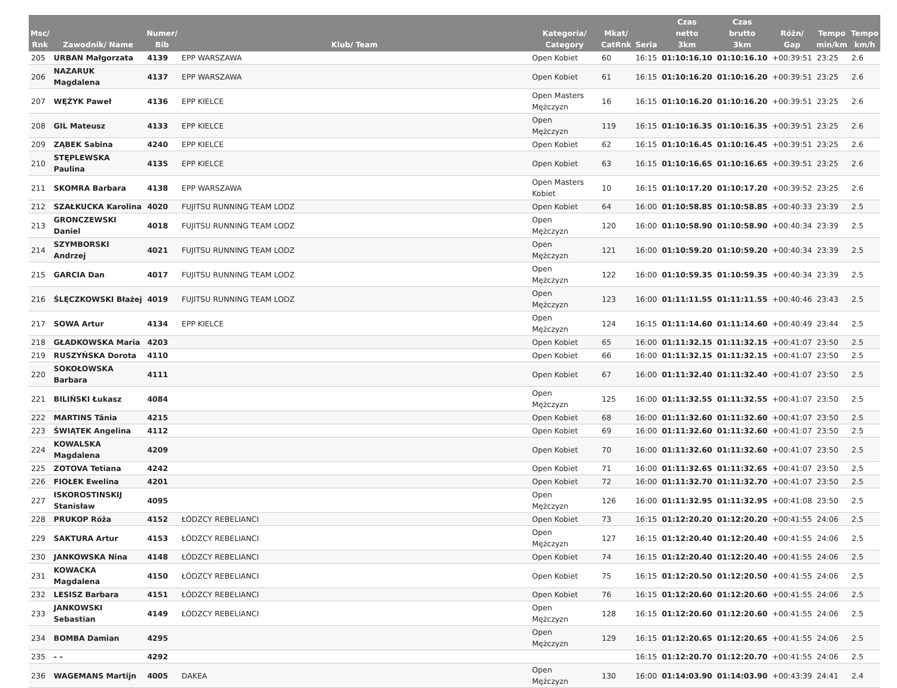| Msc/ Rnk | Zawodnik/ Name | Numer/ Bib | Klub/ Team | Kategoria/ Category | Mkat/ CatRnk | Seria | Czas netto 3km | Czas brutto 3km | Różn/ Gap | Tempo min/km | Tempo km/h |
| --- | --- | --- | --- | --- | --- | --- | --- | --- | --- | --- | --- |
| 205 | URBAN Małgorzata | 4139 | EPP WARSZAWA | Open Kobiet | 60 | 16:15 | 01:10:16.10 | 01:10:16.10 | +00:39:51 | 23:25 | 2.6 |
| 206 | NAZARUK Magdalena | 4137 | EPP WARSZAWA | Open Kobiet | 61 | 16:15 | 01:10:16.20 | 01:10:16.20 | +00:39:51 | 23:25 | 2.6 |
| 207 | WĘŻYK Paweł | 4136 | EPP KIELCE | Open Masters Mężczyzn | 16 | 16:15 | 01:10:16.20 | 01:10:16.20 | +00:39:51 | 23:25 | 2.6 |
| 208 | GIL Mateusz | 4133 | EPP KIELCE | Open Mężczyzn | 119 | 16:15 | 01:10:16.35 | 01:10:16.35 | +00:39:51 | 23:25 | 2.6 |
| 209 | ZĄBEK Sabina | 4240 | EPP KIELCE | Open Kobiet | 62 | 16:15 | 01:10:16.45 | 01:10:16.45 | +00:39:51 | 23:25 | 2.6 |
| 210 | STĘPLEWSKA Paulina | 4135 | EPP KIELCE | Open Kobiet | 63 | 16:15 | 01:10:16.65 | 01:10:16.65 | +00:39:51 | 23:25 | 2.6 |
| 211 | SKOMRA Barbara | 4138 | EPP WARSZAWA | Open Masters Kobiet | 10 | 16:15 | 01:10:17.20 | 01:10:17.20 | +00:39:52 | 23:25 | 2.6 |
| 212 | SZAŁKUCKA Karolina | 4020 | FUJITSU RUNNING TEAM LODZ | Open Kobiet | 64 | 16:00 | 01:10:58.85 | 01:10:58.85 | +00:40:33 | 23:39 | 2.5 |
| 213 | GRONCZEWSKI Daniel | 4018 | FUJITSU RUNNING TEAM LODZ | Open Mężczyzn | 120 | 16:00 | 01:10:58.90 | 01:10:58.90 | +00:40:34 | 23:39 | 2.5 |
| 214 | SZYMBORSKI Andrzej | 4021 | FUJITSU RUNNING TEAM LODZ | Open Mężczyzn | 121 | 16:00 | 01:10:59.20 | 01:10:59.20 | +00:40:34 | 23:39 | 2.5 |
| 215 | GARCIA Dan | 4017 | FUJITSU RUNNING TEAM LODZ | Open Mężczyzn | 122 | 16:00 | 01:10:59.35 | 01:10:59.35 | +00:40:34 | 23:39 | 2.5 |
| 216 | ŚLĘCZKOWSKI Błażej | 4019 | FUJITSU RUNNING TEAM LODZ | Open Mężczyzn | 123 | 16:00 | 01:11:11.55 | 01:11:11.55 | +00:40:46 | 23:43 | 2.5 |
| 217 | SOWA Artur | 4134 | EPP KIELCE | Open Mężczyzn | 124 | 16:15 | 01:11:14.60 | 01:11:14.60 | +00:40:49 | 23:44 | 2.5 |
| 218 | GŁADKOWSKA Maria | 4203 | | Open Kobiet | 65 | 16:00 | 01:11:32.15 | 01:11:32.15 | +00:41:07 | 23:50 | 2.5 |
| 219 | RUSZYŃSKA Dorota | 4110 | | Open Kobiet | 66 | 16:00 | 01:11:32.15 | 01:11:32.15 | +00:41:07 | 23:50 | 2.5 |
| 220 | SOKOŁOWSKA Barbara | 4111 | | Open Kobiet | 67 | 16:00 | 01:11:32.40 | 01:11:32.40 | +00:41:07 | 23:50 | 2.5 |
| 221 | BILIŃSKI Łukasz | 4084 | | Open Mężczyzn | 125 | 16:00 | 01:11:32.55 | 01:11:32.55 | +00:41:07 | 23:50 | 2.5 |
| 222 | MARTINS Tânia | 4215 | | Open Kobiet | 68 | 16:00 | 01:11:32.60 | 01:11:32.60 | +00:41:07 | 23:50 | 2.5 |
| 223 | ŚWIĄTEK Angelina | 4112 | | Open Kobiet | 69 | 16:00 | 01:11:32.60 | 01:11:32.60 | +00:41:07 | 23:50 | 2.5 |
| 224 | KOWALSKA Magdalena | 4209 | | Open Kobiet | 70 | 16:00 | 01:11:32.60 | 01:11:32.60 | +00:41:07 | 23:50 | 2.5 |
| 225 | ZOTOVA Tetiana | 4242 | | Open Kobiet | 71 | 16:00 | 01:11:32.65 | 01:11:32.65 | +00:41:07 | 23:50 | 2.5 |
| 226 | FIOŁEK Ewelina | 4201 | | Open Kobiet | 72 | 16:00 | 01:11:32.70 | 01:11:32.70 | +00:41:07 | 23:50 | 2.5 |
| 227 | ISKOROSTINSKIJ Stanisław | 4095 | | Open Mężczyzn | 126 | 16:00 | 01:11:32.95 | 01:11:32.95 | +00:41:08 | 23:50 | 2.5 |
| 228 | PRUKOP Róża | 4152 | ŁÓDZCY REBELIANCI | Open Kobiet | 73 | 16:15 | 01:12:20.20 | 01:12:20.20 | +00:41:55 | 24:06 | 2.5 |
| 229 | SAKTURA Artur | 4153 | ŁÓDZCY REBELIANCI | Open Mężczyzn | 127 | 16:15 | 01:12:20.40 | 01:12:20.40 | +00:41:55 | 24:06 | 2.5 |
| 230 | JANKOWSKA Nina | 4148 | ŁÓDZCY REBELIANCI | Open Kobiet | 74 | 16:15 | 01:12:20.40 | 01:12:20.40 | +00:41:55 | 24:06 | 2.5 |
| 231 | KOWACKA Magdalena | 4150 | ŁÓDZCY REBELIANCI | Open Kobiet | 75 | 16:15 | 01:12:20.50 | 01:12:20.50 | +00:41:55 | 24:06 | 2.5 |
| 232 | LESISZ Barbara | 4151 | ŁÓDZCY REBELIANCI | Open Kobiet | 76 | 16:15 | 01:12:20.60 | 01:12:20.60 | +00:41:55 | 24:06 | 2.5 |
| 233 | JANKOWSKI Sebastian | 4149 | ŁÓDZCY REBELIANCI | Open Mężczyzn | 128 | 16:15 | 01:12:20.60 | 01:12:20.60 | +00:41:55 | 24:06 | 2.5 |
| 234 | BOMBA Damian | 4295 | | Open Mężczyzn | 129 | 16:15 | 01:12:20.65 | 01:12:20.65 | +00:41:55 | 24:06 | 2.5 |
| 235 | - - | 4292 | | | | 16:15 | 01:12:20.70 | 01:12:20.70 | +00:41:55 | 24:06 | 2.5 |
| 236 | WAGEMANS Martijn | 4005 | DAKEA | Open Mężczyzn | 130 | 16:00 | 01:14:03.90 | 01:14:03.90 | +00:43:39 | 24:41 | 2.4 |